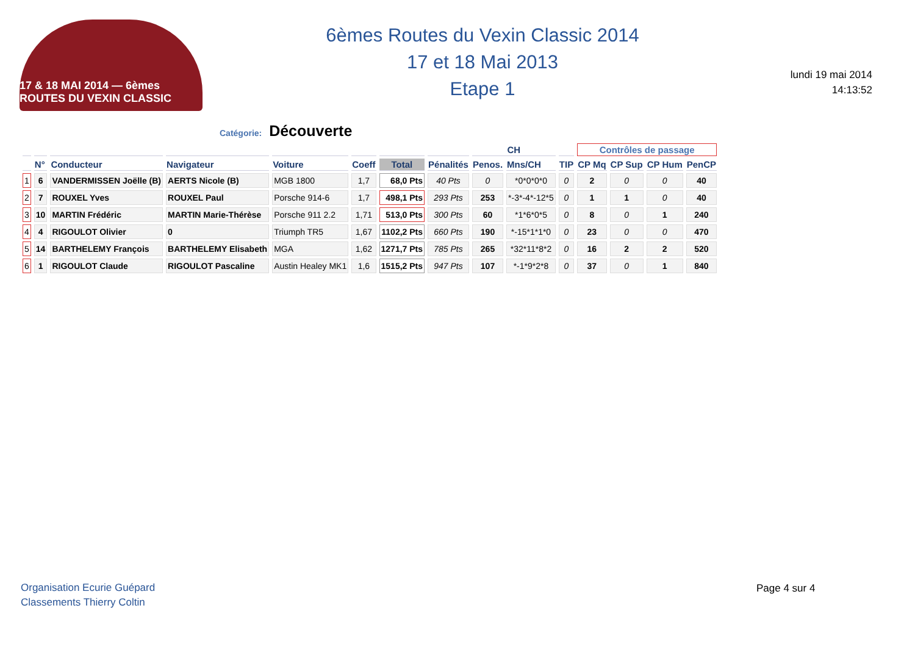17 & 18 MAI 2014 — 6èmes ROUTES DU VEXIN CLASSIC
6èmes Routes du Vexin Classic 2014
17 et 18 Mai 2013
Etape 1
lundi 19 mai 2014
14:13:52
Catégorie: Découverte
| | | | | | | | | CH | | | Contrôles de passage | | | |
| --- | --- | --- | --- | --- | --- | --- | --- | --- | --- | --- | --- | --- | --- | --- |
| | N° | Conducteur | Navigateur | Voiture | Coeff | Total | Pénalités | Penos. | Mns/CH | TIP | CP Mq | CP Sup | CP Hum | PenCP |
| 1 | 6 | VANDERMISSEN Joëlle (B) | AERTS Nicole (B) | MGB 1800 | 1,7 | 68,0 Pts | 40 Pts | 0 | *0*0*0*0 | 0 | 2 | 0 | 0 | 40 |
| 2 | 7 | ROUXEL Yves | ROUXEL Paul | Porsche 914-6 | 1,7 | 498,1 Pts | 293 Pts | 253 | *-3*-4*-12*5 | 0 | 1 | 1 | 0 | 40 |
| 3 | 10 | MARTIN Frédéric | MARTIN Marie-Thérèse | Porsche 911 2.2 | 1,71 | 513,0 Pts | 300 Pts | 60 | *1*6*0*5 | 0 | 8 | 0 | 1 | 240 |
| 4 | 4 | RIGOULOT Olivier | 0 | Triumph TR5 | 1,67 | 1102,2 Pts | 660 Pts | 190 | *-15*1*1*0 | 0 | 23 | 0 | 0 | 470 |
| 5 | 14 | BARTHELEMY François | BARTHELEMY Elisabeth | MGA | 1,62 | 1271,7 Pts | 785 Pts | 265 | *32*11*8*2 | 0 | 16 | 2 | 2 | 520 |
| 6 | 1 | RIGOULOT Claude | RIGOULOT Pascaline | Austin Healey MK1 | 1,6 | 1515,2 Pts | 947 Pts | 107 | *-1*9*2*8 | 0 | 37 | 0 | 1 | 840 |
Organisation Ecurie Guépard
Classements Thierry Coltin
Page 4 sur 4